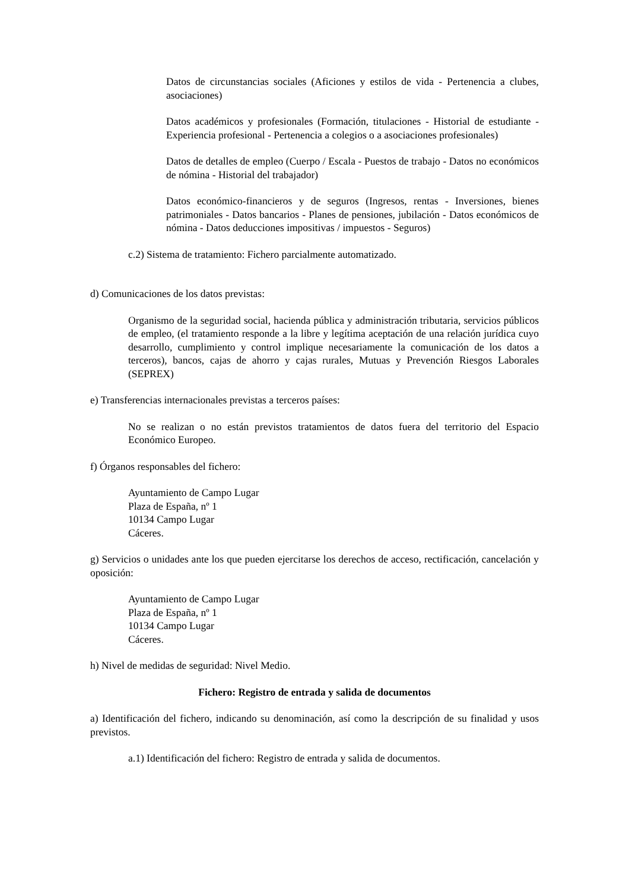Datos de circunstancias sociales (Aficiones y estilos de vida - Pertenencia a clubes, asociaciones)
Datos académicos y profesionales (Formación, titulaciones - Historial de estudiante - Experiencia profesional - Pertenencia a colegios o a asociaciones profesionales)
Datos de detalles de empleo (Cuerpo / Escala - Puestos de trabajo - Datos no económicos de nómina - Historial del trabajador)
Datos económico-financieros y de seguros (Ingresos, rentas - Inversiones, bienes patrimoniales - Datos bancarios - Planes de pensiones, jubilación - Datos económicos de nómina - Datos deducciones impositivas / impuestos - Seguros)
c.2) Sistema de tratamiento: Fichero parcialmente automatizado.
d) Comunicaciones de los datos previstas:
Organismo de la seguridad social, hacienda pública y administración tributaria, servicios públicos de empleo, (el tratamiento responde a la libre y legítima aceptación de una relación jurídica cuyo desarrollo, cumplimiento y control implique necesariamente la comunicación de los datos a terceros), bancos, cajas de ahorro y cajas rurales, Mutuas y Prevención Riesgos Laborales (SEPREX)
e) Transferencias internacionales previstas a terceros países:
No se realizan o no están previstos tratamientos de datos fuera del territorio del Espacio Económico Europeo.
f) Órganos responsables del fichero:
Ayuntamiento de Campo Lugar
Plaza de España, nº 1
10134 Campo Lugar
Cáceres.
g) Servicios o unidades ante los que pueden ejercitarse los derechos de acceso, rectificación, cancelación y oposición:
Ayuntamiento de Campo Lugar
Plaza de España, nº 1
10134 Campo Lugar
Cáceres.
h) Nivel de medidas de seguridad: Nivel Medio.
Fichero: Registro de entrada y salida de documentos
a) Identificación del fichero, indicando su denominación, así como la descripción de su finalidad y usos previstos.
a.1) Identificación del fichero: Registro de entrada y salida de documentos.